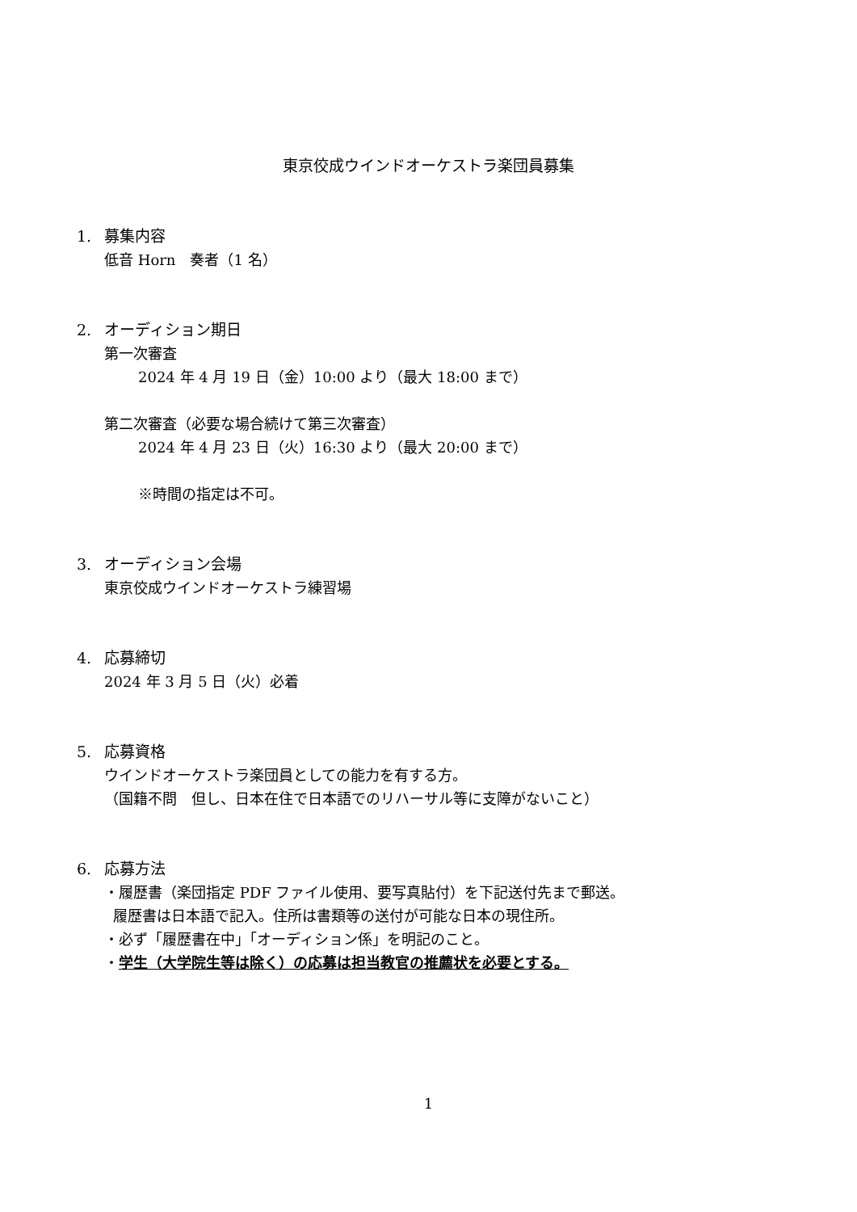東京佼成ウインドオーケストラ楽団員募集
1. 募集内容
低音 Horn　奏者（1 名）
2. オーディション期日
第一次審査
2024 年 4 月 19 日（金）10:00 より（最大 18:00 まで）
第二次審査（必要な場合続けて第三次審査）
2024 年 4 月 23 日（火）16:30 より（最大 20:00 まで）
※時間の指定は不可。
3. オーディション会場
東京佼成ウインドオーケストラ練習場
4. 応募締切
2024 年 3 月 5 日（火）必着
5. 応募資格
ウインドオーケストラ楽団員としての能力を有する方。
（国籍不問　但し、日本在住で日本語でのリハーサル等に支障がないこと）
6. 応募方法
・履歴書（楽団指定 PDF ファイル使用、要写真貼付）を下記送付先まで郵送。
履歴書は日本語で記入。住所は書類等の送付が可能な日本の現住所。
・必ず「履歴書在中」「オーディション係」を明記のこと。
・学生（大学院生等は除く）の応募は担当教官の推薦状を必要とする。
1